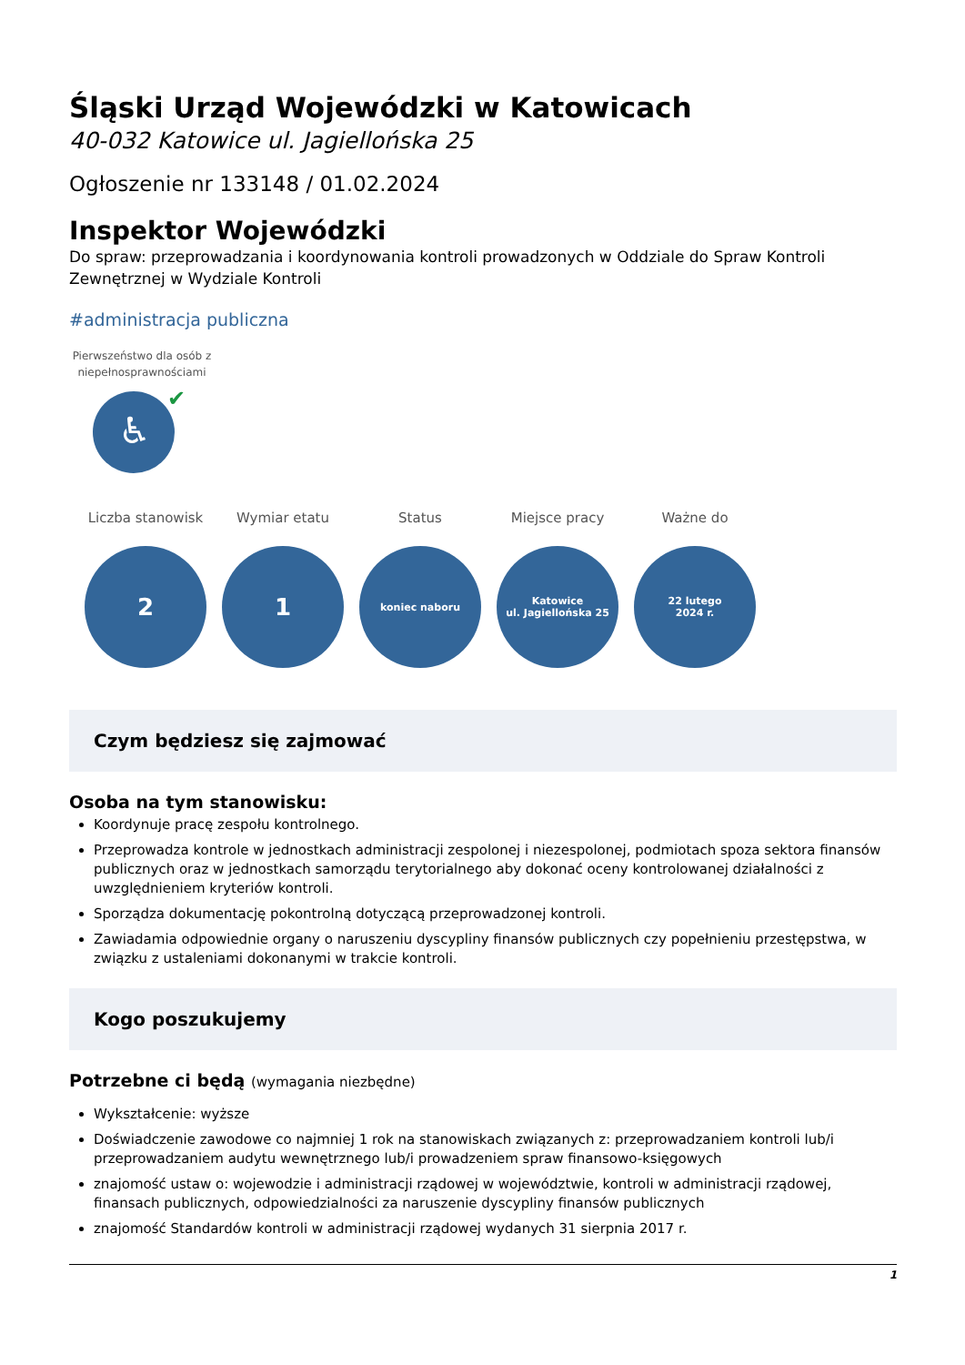Śląski Urząd Wojewódzki w Katowicach
40-032 Katowice ul. Jagiellońska 25
Ogłoszenie nr 133148 / 01.02.2024
Inspektor Wojewódzki
Do spraw: przeprowadzania i koordynowania kontroli prowadzonych w Oddziale do Spraw Kontroli Zewnętrznej w Wydziale Kontroli
#administracja publiczna
Pierwszeństwo dla osób z niepełnosprawnościami
♿
✔
Liczba stanowisk
2
Wymiar etatu
1
Status
koniec naboru
Miejsce pracy
Katowice
ul. Jagiellońska 25
Ważne do
22 lutego
2024 r.
Czym będziesz się zajmować
Osoba na tym stanowisku:
Koordynuje pracę zespołu kontrolnego.
Przeprowadza kontrole w jednostkach administracji zespolonej i niezespolonej, podmiotach spoza sektora finansów publicznych oraz w jednostkach samorządu terytorialnego aby dokonać oceny kontrolowanej działalności z uwzględnieniem kryteriów kontroli.
Sporządza dokumentację pokontrolną dotyczącą przeprowadzonej kontroli.
Zawiadamia odpowiednie organy o naruszeniu dyscypliny finansów publicznych czy popełnieniu przestępstwa, w związku z ustaleniami dokonanymi w trakcie kontroli.
Kogo poszukujemy
Potrzebne ci będą (wymagania niezbędne)
Wykształcenie: wyższe
Doświadczenie zawodowe co najmniej 1 rok na stanowiskach związanych z: przeprowadzaniem kontroli lub/i przeprowadzaniem audytu wewnętrznego lub/i prowadzeniem spraw finansowo-księgowych
znajomość ustaw o: wojewodzie i administracji rządowej w województwie, kontroli w administracji rządowej, finansach publicznych, odpowiedzialności za naruszenie dyscypliny finansów publicznych
znajomość Standardów kontroli w administracji rządowej wydanych 31 sierpnia 2017 r.
1